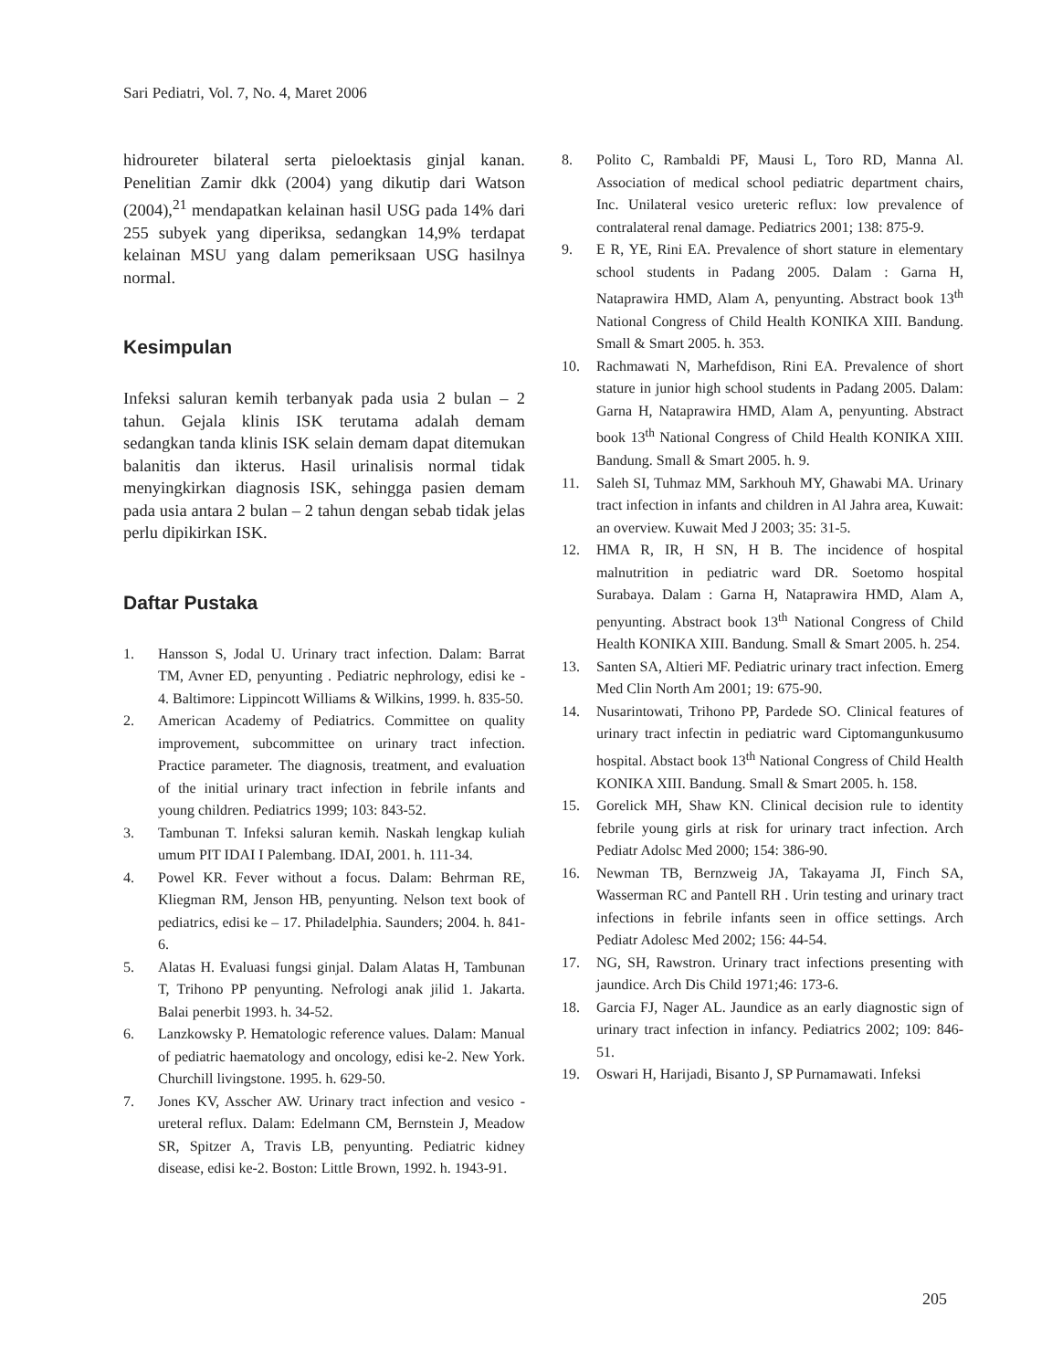Sari Pediatri, Vol. 7, No. 4, Maret 2006
hidroureter bilateral serta pieloektasis ginjal kanan. Penelitian Zamir dkk (2004) yang dikutip dari Watson (2004),<sup>21</sup> mendapatkan kelainan hasil USG pada 14% dari 255 subyek yang diperiksa, sedangkan 14,9% terdapat kelainan MSU yang dalam pemeriksaan USG hasilnya normal.
Kesimpulan
Infeksi saluran kemih terbanyak pada usia 2 bulan – 2 tahun. Gejala klinis ISK terutama adalah demam sedangkan tanda klinis ISK selain demam dapat ditemukan balanitis dan ikterus. Hasil urinalisis normal tidak menyingkirkan diagnosis ISK, sehingga pasien demam pada usia antara 2 bulan – 2 tahun dengan sebab tidak jelas perlu dipikirkan ISK.
Daftar Pustaka
1. Hansson S, Jodal U. Urinary tract infection. Dalam: Barrat TM, Avner ED, penyunting . Pediatric nephrology, edisi ke - 4. Baltimore: Lippincott Williams & Wilkins, 1999. h. 835-50.
2. American Academy of Pediatrics. Committee on quality improvement, subcommittee on urinary tract infection. Practice parameter. The diagnosis, treatment, and evaluation of the initial urinary tract infection in febrile infants and young children. Pediatrics 1999; 103: 843-52.
3. Tambunan T. Infeksi saluran kemih. Naskah lengkap kuliah umum PIT IDAI I Palembang. IDAI, 2001. h. 111-34.
4. Powel KR. Fever without a focus. Dalam: Behrman RE, Kliegman RM, Jenson HB, penyunting. Nelson text book of pediatrics, edisi ke – 17. Philadelphia. Saunders; 2004. h. 841-6.
5. Alatas H. Evaluasi fungsi ginjal. Dalam Alatas H, Tambunan T, Trihono PP penyunting. Nefrologi anak jilid 1. Jakarta. Balai penerbit 1993. h. 34-52.
6. Lanzkowsky P. Hematologic reference values. Dalam: Manual of pediatric haematology and oncology, edisi ke-2. New York. Churchill livingstone. 1995. h. 629-50.
7. Jones KV, Asscher AW. Urinary tract infection and vesico - ureteral reflux. Dalam: Edelmann CM, Bernstein J, Meadow SR, Spitzer A, Travis LB, penyunting. Pediatric kidney disease, edisi ke-2. Boston: Little Brown, 1992. h. 1943-91.
8. Polito C, Rambaldi PF, Mausi L, Toro RD, Manna Al. Association of medical school pediatric department chairs, Inc. Unilateral vesico ureteric reflux: low prevalence of contralateral renal damage. Pediatrics 2001; 138: 875-9.
9. E R, YE, Rini EA. Prevalence of short stature in elementary school students in Padang 2005. Dalam : Garna H, Nataprawira HMD, Alam A, penyunting. Abstract book 13<sup>th</sup> National Congress of Child Health KONIKA XIII. Bandung. Small & Smart 2005. h. 353.
10. Rachmawati N, Marhefdison, Rini EA. Prevalence of short stature in junior high school students in Padang 2005. Dalam: Garna H, Nataprawira HMD, Alam A, penyunting. Abstract book 13<sup>th</sup> National Congress of Child Health KONIKA XIII. Bandung. Small & Smart 2005. h. 9.
11. Saleh SI, Tuhmaz MM, Sarkhouh MY, Ghawabi MA. Urinary tract infection in infants and children in Al Jahra area, Kuwait: an overview. Kuwait Med J 2003; 35: 31-5.
12. HMA R, IR, H SN, H B. The incidence of hospital malnutrition in pediatric ward DR. Soetomo hospital Surabaya. Dalam : Garna H, Nataprawira HMD, Alam A, penyunting. Abstract book 13<sup>th</sup> National Congress of Child Health KONIKA XIII. Bandung. Small & Smart 2005. h. 254.
13. Santen SA, Altieri MF. Pediatric urinary tract infection. Emerg Med Clin North Am 2001; 19: 675-90.
14. Nusarintowati, Trihono PP, Pardede SO. Clinical features of urinary tract infectin in pediatric ward Ciptomangunkusumo hospital. Abstact book 13<sup>th</sup> National Congress of Child Health KONIKA XIII. Bandung. Small & Smart 2005. h. 158.
15. Gorelick MH, Shaw KN. Clinical decision rule to identity febrile young girls at risk for urinary tract infection. Arch Pediatr Adolsc Med 2000; 154: 386-90.
16. Newman TB, Bernzweig JA, Takayama JI, Finch SA, Wasserman RC and Pantell RH . Urin testing and urinary tract infections in febrile infants seen in office settings. Arch Pediatr Adolesc Med 2002; 156: 44-54.
17. NG, SH, Rawstron. Urinary tract infections presenting with jaundice. Arch Dis Child 1971;46: 173-6.
18. Garcia FJ, Nager AL. Jaundice as an early diagnostic sign of urinary tract infection in infancy. Pediatrics 2002; 109: 846-51.
19. Oswari H, Harijadi, Bisanto J, SP Purnamawati. Infeksi
205